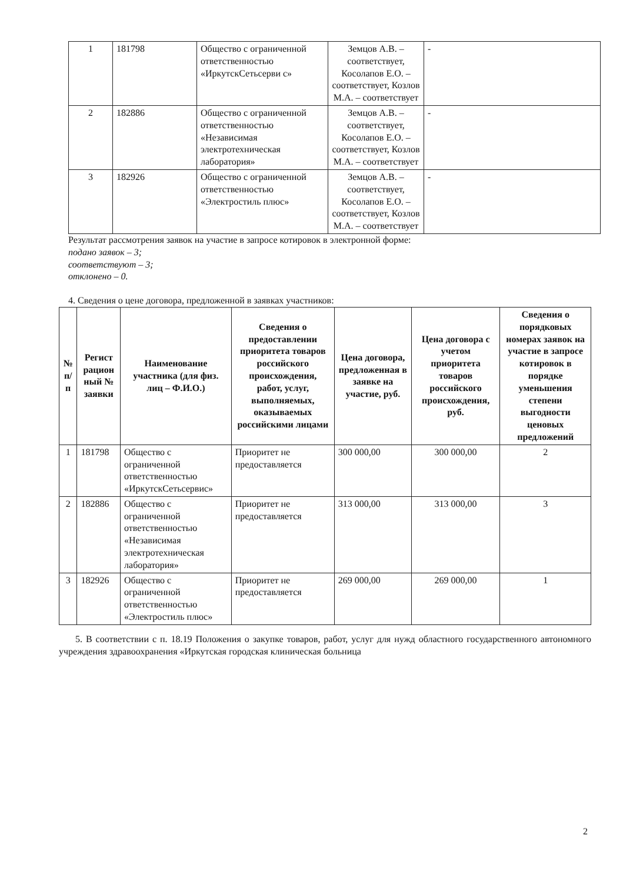| 1 | 181798 | Общество с ограниченной ответственностью «ИркутскСетьсерви с» | Земцов А.В. – соответствует, Косолапов Е.О. – соответствует, Козлов М.А. – соответствует | - |
| 2 | 182886 | Общество с ограниченной ответственностью «Независимая электротехническая лаборатория» | Земцов А.В. – соответствует, Косолапов Е.О. – соответствует, Козлов М.А. – соответствует | - |
| 3 | 182926 | Общество с ограниченной ответственностью «Электростиль плюс» | Земцов А.В. – соответствует, Косолапов Е.О. – соответствует, Козлов М.А. – соответствует | - |
Результат рассмотрения заявок на участие в запросе котировок в электронной форме:
подано заявок – 3;
соответствуют – 3;
отклонено – 0.
4. Сведения о цене договора, предложенной в заявках участников:
| № п/п | Регист рацион ный № заявки | Наименование участника (для физ. лиц – Ф.И.О.) | Сведения о предоставлении приоритета товаров российского происхождения, работ, услуг, выполняемых, оказываемых российскими лицами | Цена договора, предложенная в заявке на участие, руб. | Цена договора с учетом приоритета товаров российского происхождения, руб. | Сведения о порядковых номерах заявок на участие в запросе котировок в порядке уменьшения степени выгодности ценовых предложений |
| --- | --- | --- | --- | --- | --- | --- |
| 1 | 181798 | Общество с ограниченной ответственностью «ИркутскСетьсервис» | Приоритет не предоставляется | 300 000,00 | 300 000,00 | 2 |
| 2 | 182886 | Общество с ограниченной ответственностью «Независимая электротехническая лаборатория» | Приоритет не предоставляется | 313 000,00 | 313 000,00 | 3 |
| 3 | 182926 | Общество с ограниченной ответственностью «Электростиль плюс» | Приоритет не предоставляется | 269 000,00 | 269 000,00 | 1 |
5. В соответствии с п. 18.19 Положения о закупке товаров, работ, услуг для нужд областного государственного автономного учреждения здравоохранения «Иркутская городская клиническая больница
2